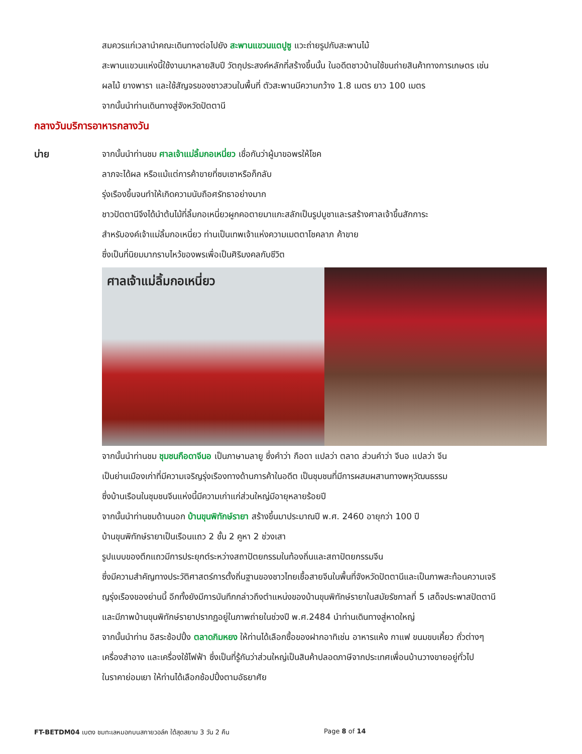สมควรแก่เวลานำคณะเดินทางต่อไปยัง สะพานแขวนแตปูซู แวะถ่ายรูปกับสะพานไม้
สะพานแขวนแห่งนี้ใช้งานมาหลายสิบปี วัตถุประสงค์หลักที่สร้างขึ้นนั้น ในอดีตชาวบ้านใช้ขนถ่ายสินค้าทางการเกษตร เช่น
ผลไม้ ยางพารา และใช้สัญจรของชาวสวนในพื้นที่ ตัวสะพานมีความกว้าง 1.8 เมตร ยาว 100 เมตร
จากนั้นนำท่านเดินทางสู่จังหวัดปัตตานี
กลางวันบริการอาหารกลางวัน
บ่าย จากนั้นนำท่านชม ศาลเจ้าแม่ลิ้มกอเหนี่ยว เชื่อกันว่าผู้มาขอพรให้โชค
ลาภจะได้ผล หรือแม้แต่การค้าขายที่ซบเซาหรือก็กลับ
รุ่งเรืองขึ้นจนทำให้เกิดความนับถือศรัทธาอย่างมาก
ชาวปัตตานีจึงได้นำต้นไม้ที่ลิ้มกอเหนี่ยวผูกคอตายมาแกะสลักเป็นรูปบูชาและรสร้างศาลเจ้าขึ้นสักการะ
สำหรับองค์เจ้าแม่ลิ้มกอเหนี่ยว ท่านเป็นเทพเจ้าแห่งความเมตตาโชคลาภ ค้าขาย
ซึ่งเป็นที่นิยมมากราบไหว้ของพรเพื่อเป็นศิริมงคลกับชีวิต
ศาลเจ้าแม่ลิ้มกอเหนี่ยว
จากนั้นนำท่านชม ชุมชนกือดาจีนอ เป็นภาษามลายู ซึ่งคำว่า กือดา แปลว่า ตลาด ส่วนคำว่า จีนอ แปลว่า จีน
เป็นย่านเมืองเก่าที่มีความเจริญรุ่งเรืองทางด้านการค้าในอดีต เป็นชุมชนที่มีการผสมผสานทางพหุวัฒนธรรม
ซึ่งบ้านเรือนในชุมชนจีนแห่งนี้มีความเก่าแก่ส่วนใหญ่มีอายุหลายร้อยปี
จากนั้นนำท่านชมด้านนอก บ้านขุนพิทักษ์รายา สร้างขึ้นมาประมาณปี พ.ศ. 2460 อายุกว่า 100 ปี
บ้านขุนพิทักษ์รายาเป็นเรือนแถว 2 ชั้น 2 คูหา 2 ช่วงเสา
รูปแบบของตึกแถวมีการประยุกต์ระหว่างสถาปัตยกรรมในท้องถิ่นและสถาปัตยกรรมจีน
ซึ่งมีความสำคัญทางประวัติศาสตร์การตั้งถิ่นฐานของชาวไทยเชื้อสายจีนในพื้นที่จังหวัดปัตตานีและเป็นภาพสะท้อนความเจริ
ญรุ่งเรืองของย่านนี้ อีกทั้งยังมีการบันทึกกล่าวถึงตำแหน่งของบ้านขุนพิทักษ์รายาในสมัยรัชกาลที่ 5 เสด็จประพาสปัตตานี
และมีภาพบ้านขุนพิทักษ์รายาปรากฏอยู่ในภาพถ่ายในช่วงปี พ.ศ.2484 นำท่านเดินทางสู่หาดใหญ่
จากนั้นนำท่าน อิสระช้อปปิ้ง ตลาดกิมหยง ให้ท่านได้เลือกซื้อของฝากอาทิเช่น อาหารแห้ง กาแฟ ขนมขบเคี้ยว ถั่วต่างๆ
เครื่องสำอาง และเครื่องใช้ไฟฟ้า ซึ่งเป็นที่รู้กันว่าส่วนใหญ่เป็นสินค้าปลอดภาษีจากประเทศเพื่อนบ้านวางขายอยู่ทั่วไป
ในราคาย่อมเยา ให้ท่านได้เลือกช้อปปิ้งตามอัธยาศัย
FT-BETDM04 เบตง ชมทะเลหมอกบนสกายวอล์ค ใต้สุดสยาม 3 วัน 2 คืน Page 8 of 14